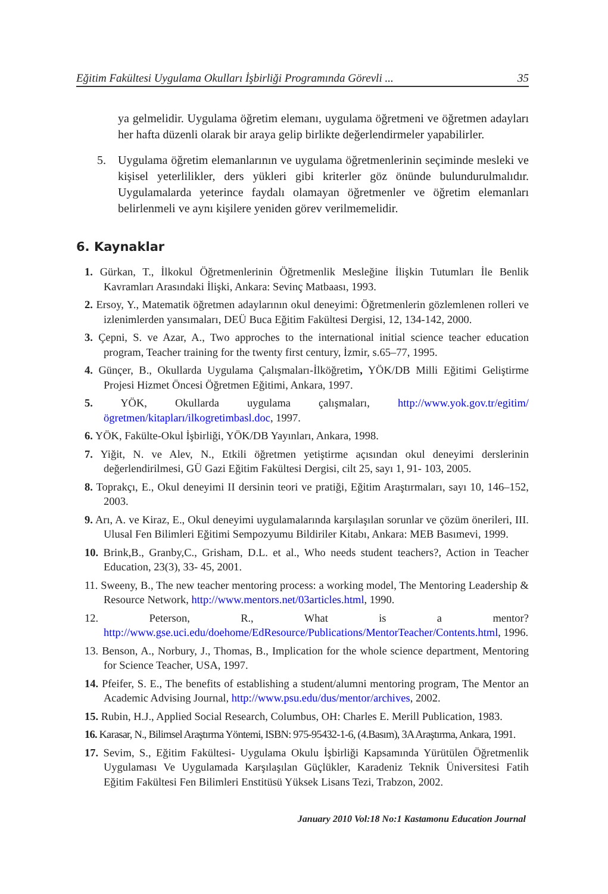Eğitim Fakültesi Uygulama Okulları İşbirliği Programında Görevli ... 35
ya gelmelidir. Uygulama öğretim elemanı, uygulama öğretmeni ve öğretmen adayları her hafta düzenli olarak bir araya gelip birlikte değerlendirmeler yapabilirler.
5. Uygulama öğretim elemanlarının ve uygulama öğretmenlerinin seçiminde mesleki ve kişisel yeterlilikler, ders yükleri gibi kriterler göz önünde bulundurulmalıdır. Uygulamalarda yeterince faydalı olamayan öğretmenler ve öğretim elemanları belirlenmeli ve aynı kişilere yeniden görev verilmemelidir.
6. Kaynaklar
1. Gürkan, T., İlkokul Öğretmenlerinin Öğretmenlik Mesleğine İlişkin Tutumları İle Benlik Kavramları Arasındaki İlişki, Ankara: Sevinç Matbaası, 1993.
2. Ersoy, Y., Matematik öğretmen adaylarının okul deneyimi: Öğretmenlerin gözlemlenen rolleri ve izlenimlerden yansımaları, DEÜ Buca Eğitim Fakültesi Dergisi, 12, 134-142, 2000.
3. Çepni, S. ve Azar, A., Two approches to the international initial science teacher education program, Teacher training for the twenty first century, İzmir, s.65–77, 1995.
4. Günçer, B., Okullarda Uygulama Çalışmaları-İlköğretim, YÖK/DB Milli Eğitimi Geliştirme Projesi Hizmet Öncesi Öğretmen Eğitimi, Ankara, 1997.
5. YÖK, Okullarda uygulama çalışmaları, http://www.yok.gov.tr/egitim/ögretmen/kitapları/ilkogretimbasl.doc, 1997.
6. YÖK, Fakülte-Okul İşbirliği, YÖK/DB Yayınları, Ankara, 1998.
7. Yiğit, N. ve Alev, N., Etkili öğretmen yetiştirme açısından okul deneyimi derslerinin değerlendirilmesi, GÜ Gazi Eğitim Fakültesi Dergisi, cilt 25, sayı 1, 91- 103, 2005.
8. Toprakçı, E., Okul deneyimi II dersinin teori ve pratiği, Eğitim Araştırmaları, sayı 10, 146–152, 2003.
9. Arı, A. ve Kiraz, E., Okul deneyimi uygulamalarında karşılaşılan sorunlar ve çözüm önerileri, III. Ulusal Fen Bilimleri Eğitimi Sempozyumu Bildiriler Kitabı, Ankara: MEB Basımevi, 1999.
10. Brink,B., Granby,C., Grisham, D.L. et al., Who needs student teachers?, Action in Teacher Education, 23(3), 33- 45, 2001.
11. Sweeny, B., The new teacher mentoring process: a working model, The Mentoring Leadership & Resource Network, http://www.mentors.net/03articles.html, 1990.
12. Peterson, R., What is a mentor? http://www.gse.uci.edu/doehome/EdResource/Publications/MentorTeacher/Contents.html, 1996.
13. Benson, A., Norbury, J., Thomas, B., Implication for the whole science department, Mentoring for Science Teacher, USA, 1997.
14. Pfeifer, S. E., The benefits of establishing a student/alumni mentoring program, The Mentor an Academic Advising Journal, http://www.psu.edu/dus/mentor/archives, 2002.
15. Rubin, H.J., Applied Social Research, Columbus, OH: Charles E. Merill Publication, 1983.
16. Karasar, N., Bilimsel Araştırma Yöntemi, ISBN: 975-95432-1-6, (4.Basım), 3A Araştırma, Ankara, 1991.
17. Sevim, S., Eğitim Fakültesi- Uygulama Okulu İşbirliği Kapsamında Yürütülen Öğretmenlik Uygulaması Ve Uygulamada Karşılaşılan Güçlükler, Karadeniz Teknik Üniversitesi Fatih Eğitim Fakültesi Fen Bilimleri Enstitüsü Yüksek Lisans Tezi, Trabzon, 2002.
January 2010 Vol:18 No:1 Kastamonu Education Journal